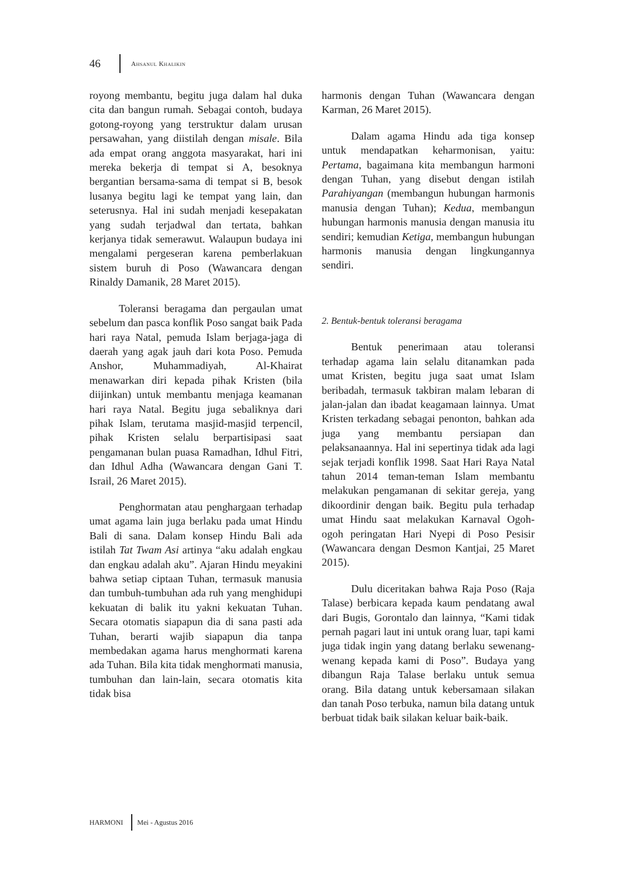46 AHSANUL KHALIKIN
royong membantu, begitu juga dalam hal duka cita dan bangun rumah. Sebagai contoh, budaya gotong-royong yang terstruktur dalam urusan persawahan, yang diistilah dengan misale. Bila ada empat orang anggota masyarakat, hari ini mereka bekerja di tempat si A, besoknya bergantian bersama-sama di tempat si B, besok lusanya begitu lagi ke tempat yang lain, dan seterusnya. Hal ini sudah menjadi kesepakatan yang sudah terjadwal dan tertata, bahkan kerjanya tidak semerawut. Walaupun budaya ini mengalami pergeseran karena pemberlakuan sistem buruh di Poso (Wawancara dengan Rinaldy Damanik, 28 Maret 2015).
Toleransi beragama dan pergaulan umat sebelum dan pasca konflik Poso sangat baik Pada hari raya Natal, pemuda Islam berjaga-jaga di daerah yang agak jauh dari kota Poso. Pemuda Anshor, Muhammadiyah, Al-Khairat menawarkan diri kepada pihak Kristen (bila diijinkan) untuk membantu menjaga keamanan hari raya Natal. Begitu juga sebaliknya dari pihak Islam, terutama masjid-masjid terpencil, pihak Kristen selalu berpartisipasi saat pengamanan bulan puasa Ramadhan, Idhul Fitri, dan Idhul Adha (Wawancara dengan Gani T. Israil, 26 Maret 2015).
Penghormatan atau penghargaan terhadap umat agama lain juga berlaku pada umat Hindu Bali di sana. Dalam konsep Hindu Bali ada istilah Tat Twam Asi artinya “aku adalah engkau dan engkau adalah aku”. Ajaran Hindu meyakini bahwa setiap ciptaan Tuhan, termasuk manusia dan tumbuh-tumbuhan ada ruh yang menghidupi kekuatan di balik itu yakni kekuatan Tuhan. Secara otomatis siapapun dia di sana pasti ada Tuhan, berarti wajib siapapun dia tanpa membedakan agama harus menghormati karena ada Tuhan. Bila kita tidak menghormati manusia, tumbuhan dan lain-lain, secara otomatis kita tidak bisa
harmonis dengan Tuhan (Wawancara dengan Karman, 26 Maret 2015).
Dalam agama Hindu ada tiga konsep untuk mendapatkan keharmonisan, yaitu: Pertama, bagaimana kita membangun harmoni dengan Tuhan, yang disebut dengan istilah Parahiyangan (membangun hubungan harmonis manusia dengan Tuhan); Kedua, membangun hubungan harmonis manusia dengan manusia itu sendiri; kemudian Ketiga, membangun hubungan harmonis manusia dengan lingkungannya sendiri.
2. Bentuk-bentuk toleransi beragama
Bentuk penerimaan atau toleransi terhadap agama lain selalu ditanamkan pada umat Kristen, begitu juga saat umat Islam beribadah, termasuk takbiran malam lebaran di jalan-jalan dan ibadat keagamaan lainnya. Umat Kristen terkadang sebagai penonton, bahkan ada juga yang membantu persiapan dan pelaksanaannya. Hal ini sepertinya tidak ada lagi sejak terjadi konflik 1998. Saat Hari Raya Natal tahun 2014 teman-teman Islam membantu melakukan pengamanan di sekitar gereja, yang dikoordinir dengan baik. Begitu pula terhadap umat Hindu saat melakukan Karnaval Ogoh-ogoh peringatan Hari Nyepi di Poso Pesisir (Wawancara dengan Desmon Kantjai, 25 Maret 2015).
Dulu diceritakan bahwa Raja Poso (Raja Talase) berbicara kepada kaum pendatang awal dari Bugis, Gorontalo dan lainnya, “Kami tidak pernah pagari laut ini untuk orang luar, tapi kami juga tidak ingin yang datang berlaku sewenang-wenang kepada kami di Poso”. Budaya yang dibangun Raja Talase berlaku untuk semua orang. Bila datang untuk kebersamaan silakan dan tanah Poso terbuka, namun bila datang untuk berbuat tidak baik silakan keluar baik-baik.
HARMONI Mei - Agustus 2016